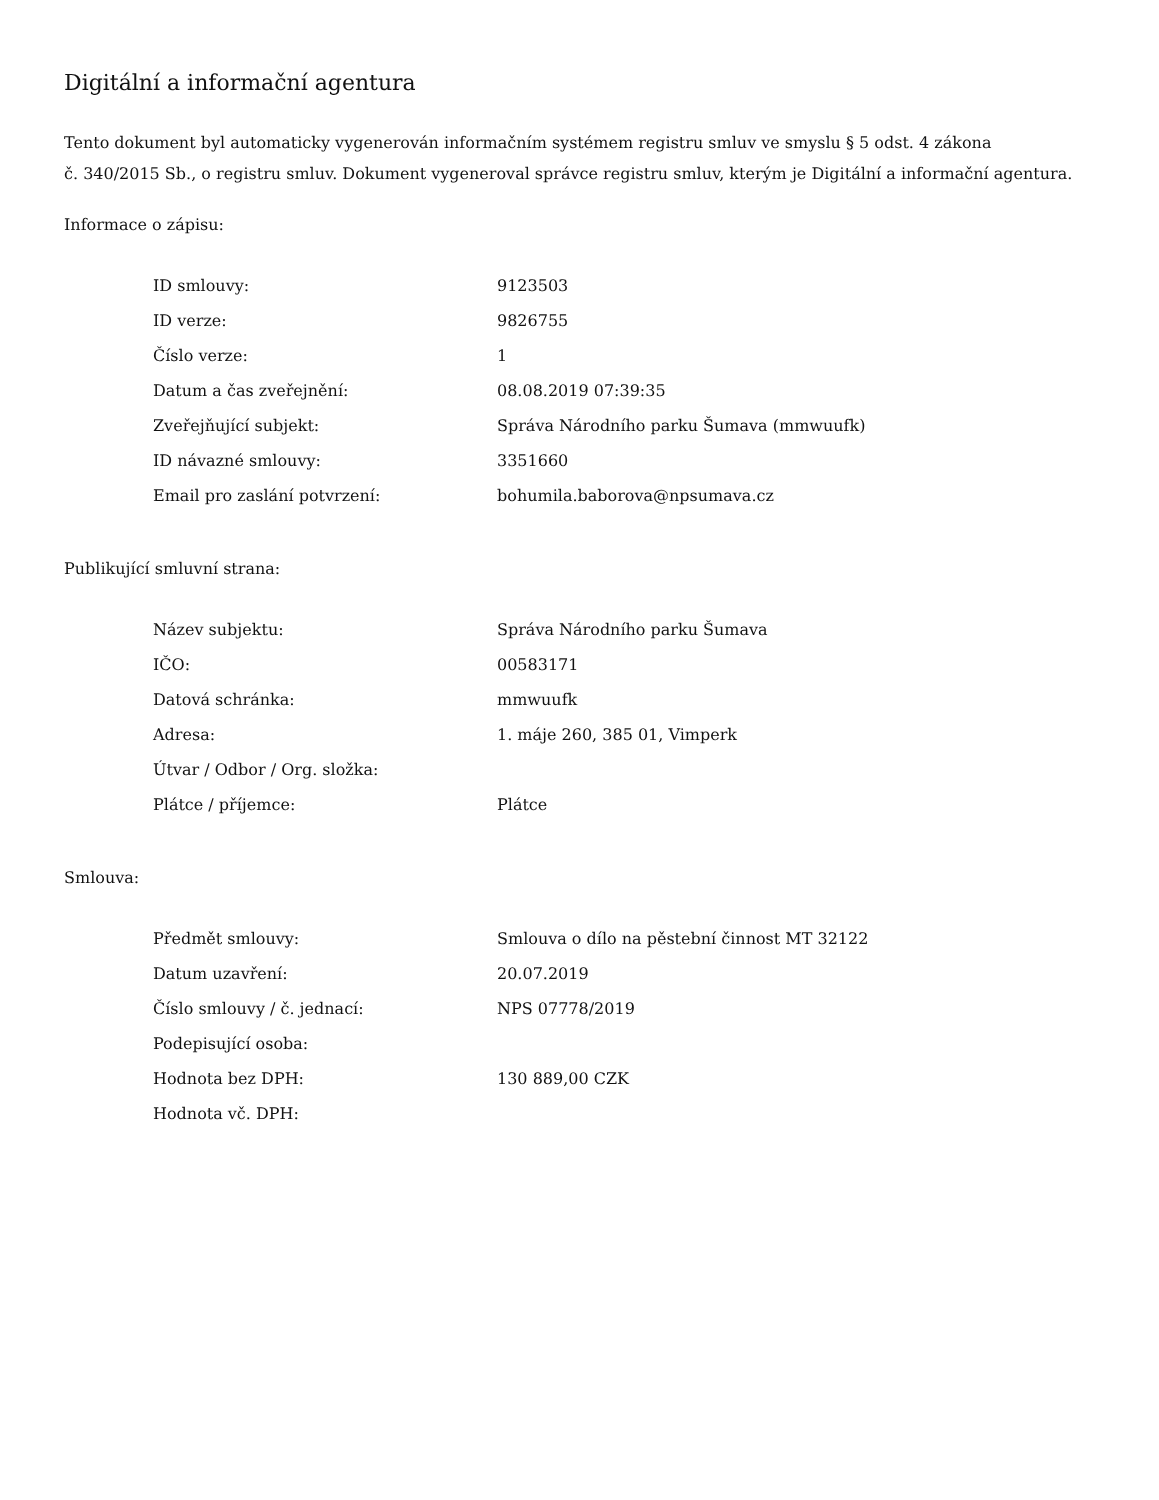Digitální a informační agentura
Tento dokument byl automaticky vygenerován informačním systémem registru smluv ve smyslu § 5 odst. 4 zákona
č. 340/2015 Sb., o registru smluv. Dokument vygeneroval správce registru smluv, kterým je Digitální a informační agentura.
Informace o zápisu:
| ID smlouvy: | 9123503 |
| ID verze: | 9826755 |
| Číslo verze: | 1 |
| Datum a čas zveřejnění: | 08.08.2019 07:39:35 |
| Zveřejňující subjekt: | Správa Národního parku Šumava (mmwuufk) |
| ID návazné smlouvy: | 3351660 |
| Email pro zaslání potvrzení: | bohumila.baborova@npsumava.cz |
Publikující smluvní strana:
| Název subjektu: | Správa Národního parku Šumava |
| IČO: | 00583171 |
| Datová schránka: | mmwuufk |
| Adresa: | 1. máje 260, 385 01, Vimperk |
| Útvar / Odbor / Org. složka: | |
| Plátce / příjemce: | Plátce |
Smlouva:
| Předmět smlouvy: | Smlouva o dílo na pěstební činnost MT 32122 |
| Datum uzavření: | 20.07.2019 |
| Číslo smlouvy / č. jednací: | NPS 07778/2019 |
| Podepisující osoba: | |
| Hodnota bez DPH: | 130 889,00 CZK |
| Hodnota vč. DPH: | |